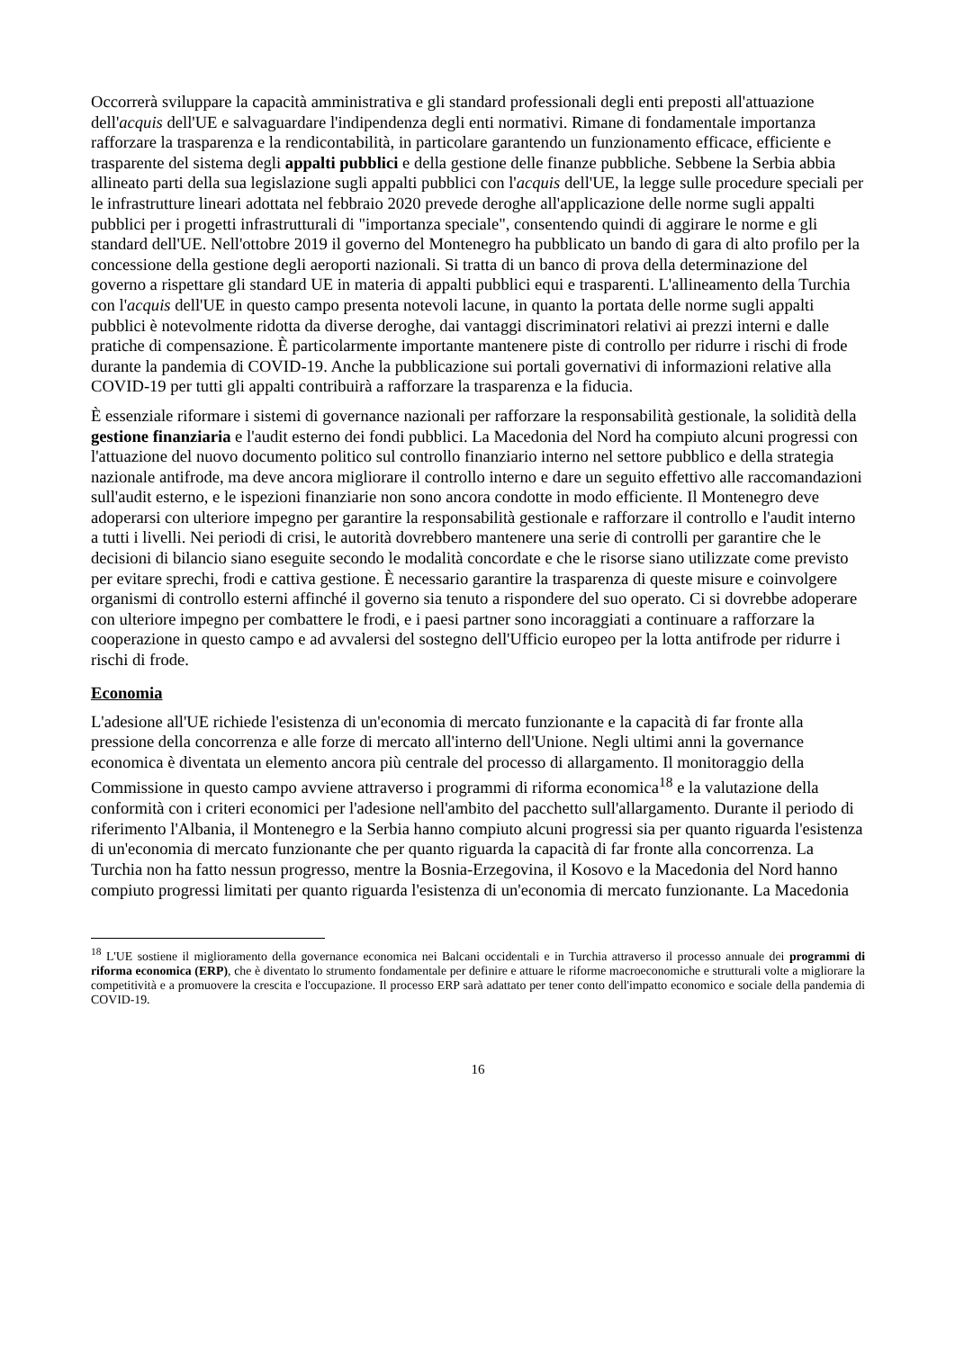Occorrerà sviluppare la capacità amministrativa e gli standard professionali degli enti preposti all'attuazione dell'acquis dell'UE e salvaguardare l'indipendenza degli enti normativi. Rimane di fondamentale importanza rafforzare la trasparenza e la rendicontabilità, in particolare garantendo un funzionamento efficace, efficiente e trasparente del sistema degli appalti pubblici e della gestione delle finanze pubbliche. Sebbene la Serbia abbia allineato parti della sua legislazione sugli appalti pubblici con l'acquis dell'UE, la legge sulle procedure speciali per le infrastrutture lineari adottata nel febbraio 2020 prevede deroghe all'applicazione delle norme sugli appalti pubblici per i progetti infrastrutturali di "importanza speciale", consentendo quindi di aggirare le norme e gli standard dell'UE. Nell'ottobre 2019 il governo del Montenegro ha pubblicato un bando di gara di alto profilo per la concessione della gestione degli aeroporti nazionali. Si tratta di un banco di prova della determinazione del governo a rispettare gli standard UE in materia di appalti pubblici equi e trasparenti. L'allineamento della Turchia con l'acquis dell'UE in questo campo presenta notevoli lacune, in quanto la portata delle norme sugli appalti pubblici è notevolmente ridotta da diverse deroghe, dai vantaggi discriminatori relativi ai prezzi interni e dalle pratiche di compensazione. È particolarmente importante mantenere piste di controllo per ridurre i rischi di frode durante la pandemia di COVID-19. Anche la pubblicazione sui portali governativi di informazioni relative alla COVID-19 per tutti gli appalti contribuirà a rafforzare la trasparenza e la fiducia.
È essenziale riformare i sistemi di governance nazionali per rafforzare la responsabilità gestionale, la solidità della gestione finanziaria e l'audit esterno dei fondi pubblici. La Macedonia del Nord ha compiuto alcuni progressi con l'attuazione del nuovo documento politico sul controllo finanziario interno nel settore pubblico e della strategia nazionale antifrode, ma deve ancora migliorare il controllo interno e dare un seguito effettivo alle raccomandazioni sull'audit esterno, e le ispezioni finanziarie non sono ancora condotte in modo efficiente. Il Montenegro deve adoperarsi con ulteriore impegno per garantire la responsabilità gestionale e rafforzare il controllo e l'audit interno a tutti i livelli. Nei periodi di crisi, le autorità dovrebbero mantenere una serie di controlli per garantire che le decisioni di bilancio siano eseguite secondo le modalità concordate e che le risorse siano utilizzate come previsto per evitare sprechi, frodi e cattiva gestione. È necessario garantire la trasparenza di queste misure e coinvolgere organismi di controllo esterni affinché il governo sia tenuto a rispondere del suo operato. Ci si dovrebbe adoperare con ulteriore impegno per combattere le frodi, e i paesi partner sono incoraggiati a continuare a rafforzare la cooperazione in questo campo e ad avvalersi del sostegno dell'Ufficio europeo per la lotta antifrode per ridurre i rischi di frode.
Economia
L'adesione all'UE richiede l'esistenza di un'economia di mercato funzionante e la capacità di far fronte alla pressione della concorrenza e alle forze di mercato all'interno dell'Unione. Negli ultimi anni la governance economica è diventata un elemento ancora più centrale del processo di allargamento. Il monitoraggio della Commissione in questo campo avviene attraverso i programmi di riforma economica<sup>18</sup> e la valutazione della conformità con i criteri economici per l'adesione nell'ambito del pacchetto sull'allargamento. Durante il periodo di riferimento l'Albania, il Montenegro e la Serbia hanno compiuto alcuni progressi sia per quanto riguarda l'esistenza di un'economia di mercato funzionante che per quanto riguarda la capacità di far fronte alla concorrenza. La Turchia non ha fatto nessun progresso, mentre la Bosnia-Erzegovina, il Kosovo e la Macedonia del Nord hanno compiuto progressi limitati per quanto riguarda l'esistenza di un'economia di mercato funzionante. La Macedonia
<sup>18</sup> L'UE sostiene il miglioramento della governance economica nei Balcani occidentali e in Turchia attraverso il processo annuale dei programmi di riforma economica (ERP), che è diventato lo strumento fondamentale per definire e attuare le riforme macroeconomiche e strutturali volte a migliorare la competitività e a promuovere la crescita e l'occupazione. Il processo ERP sarà adattato per tener conto dell'impatto economico e sociale della pandemia di COVID-19.
16